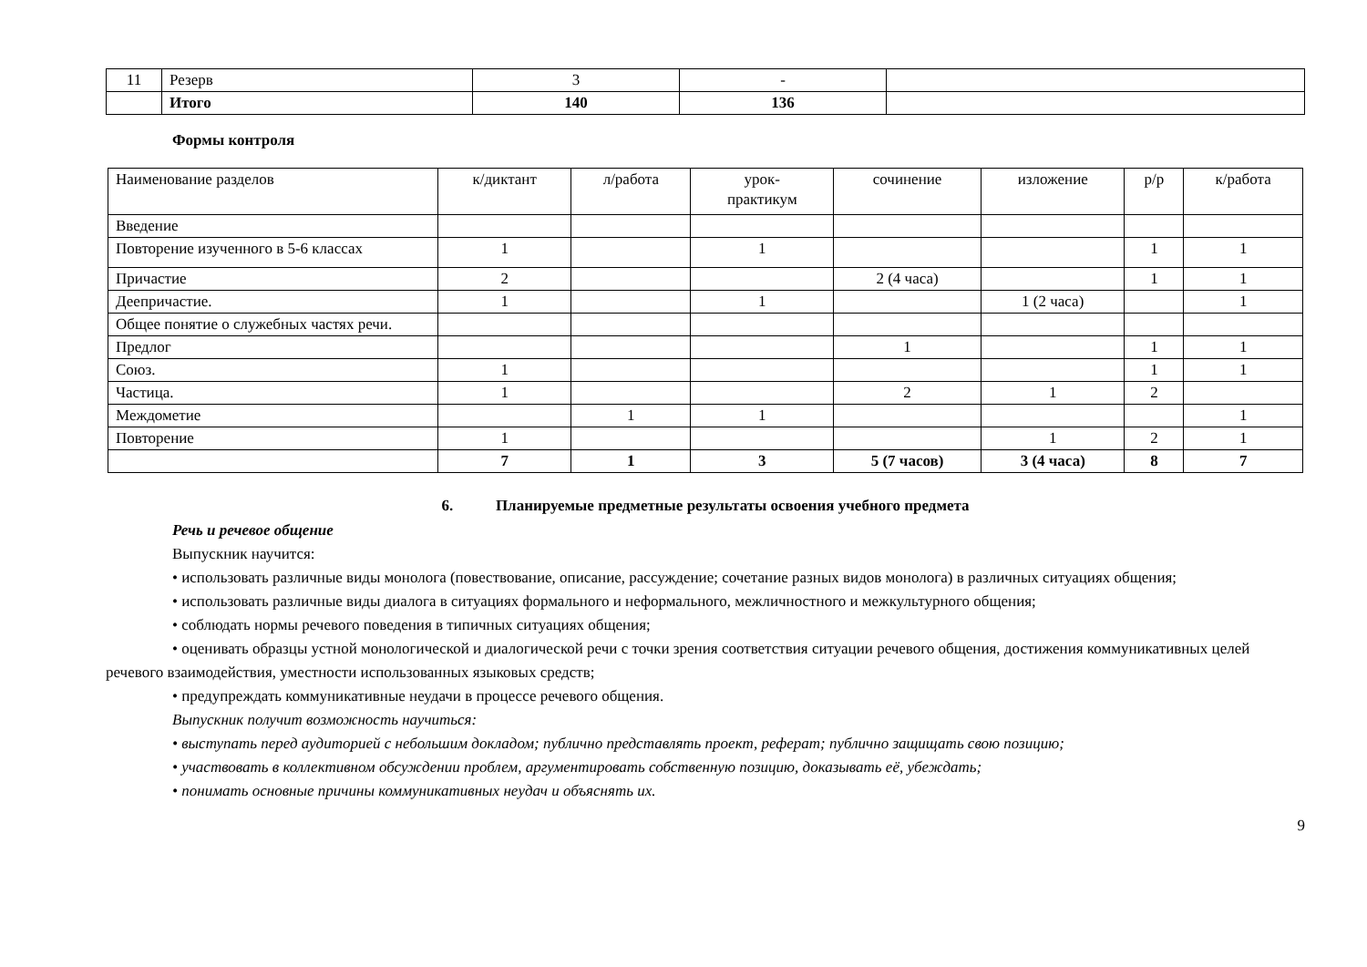| 11 | Резерв | 3 | - | |
| | Итого | 140 | 136 | |
Формы контроля
| Наименование разделов | к/диктант | л/работа | урок- практикум | сочинение | изложение | р/р | к/работа |
| --- | --- | --- | --- | --- | --- | --- | --- |
| Введение | | | | | | | |
| Повторение изученного в 5-6 классах | 1 | | 1 | | | 1 | 1 |
| Причастие | 2 | | | 2 (4 часа) | | 1 | 1 |
| Деепричастие. | 1 | | 1 | | 1 (2 часа) | | 1 |
| Общее понятие о служебных частях речи. | | | | | | | |
| Предлог | | | | 1 | | 1 | 1 |
| Союз. | 1 | | | | | 1 | 1 |
| Частица. | 1 | | | 2 | 1 | 2 | |
| Междометие | | 1 | 1 | | | | 1 |
| Повторение | 1 | | | | 1 | 2 | 1 |
| | 7 | 1 | 3 | 5 (7 часов) | 3 (4 часа) | 8 | 7 |
6. Планируемые предметные результаты освоения учебного предмета
Речь и речевое общение
Выпускник научится:
• использовать различные виды монолога (повествование, описание, рассуждение; сочетание разных видов монолога) в различных ситуациях общения;
• использовать различные виды диалога в ситуациях формального и неформального, межличностного и межкультурного общения;
• соблюдать нормы речевого поведения в типичных ситуациях общения;
• оценивать образцы устной монологической и диалогической речи с точки зрения соответствия ситуации речевого общения, достижения коммуникативных целей речевого взаимодействия, уместности использованных языковых средств;
• предупреждать коммуникативные неудачи в процессе речевого общения.
Выпускник получит возможность научиться:
• выступать перед аудиторией с небольшим докладом; публично представлять проект, реферат; публично защищать свою позицию;
• участвовать в коллективном обсуждении проблем, аргументировать собственную позицию, доказывать её, убеждать;
• понимать основные причины коммуникативных неудач и объяснять их.
9